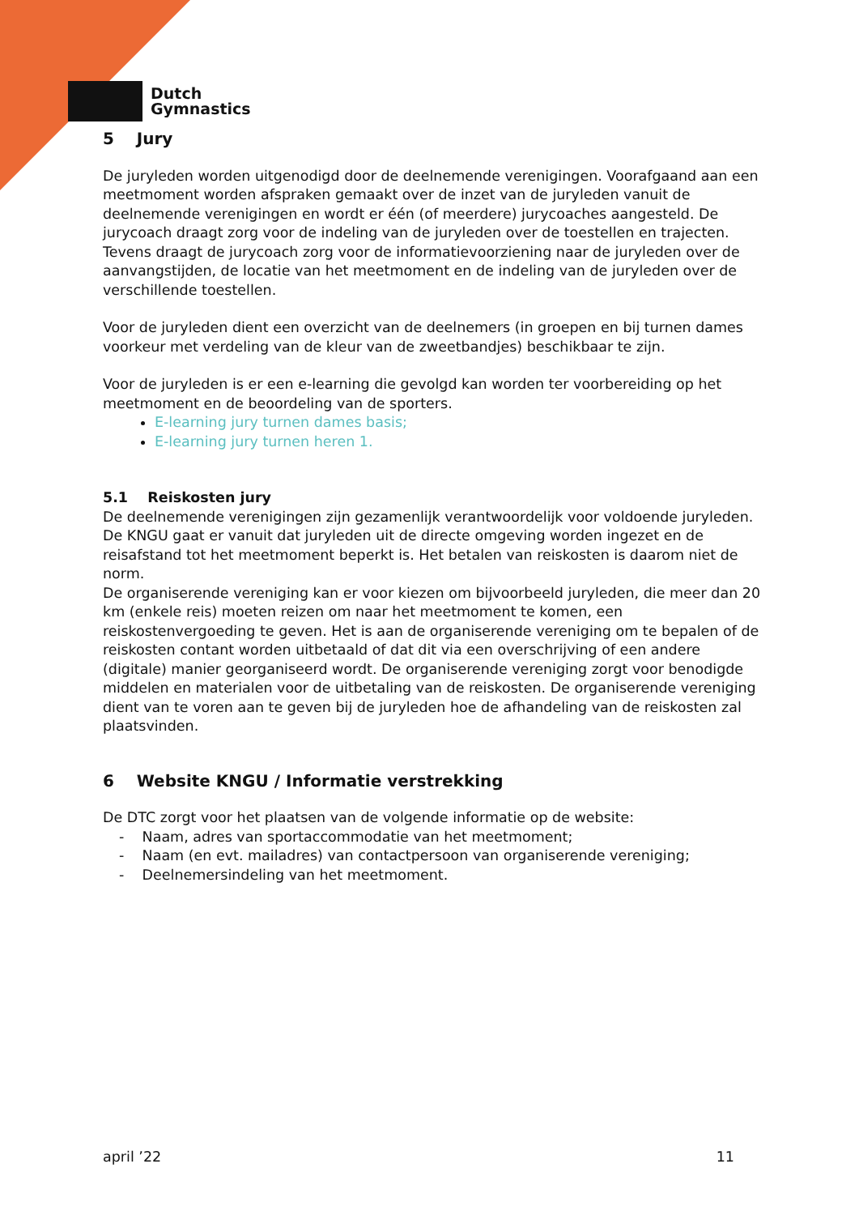Dutch
Gymnastics
5 Jury
De juryleden worden uitgenodigd door de deelnemende verenigingen. Voorafgaand aan een meetmoment worden afspraken gemaakt over de inzet van de juryleden vanuit de deelnemende verenigingen en wordt er één (of meerdere) jurycoaches aangesteld. De jurycoach draagt zorg voor de indeling van de juryleden over de toestellen en trajecten. Tevens draagt de jurycoach zorg voor de informatievoorziening naar de juryleden over de aanvangstijden, de locatie van het meetmoment en de indeling van de juryleden over de verschillende toestellen.
Voor de juryleden dient een overzicht van de deelnemers (in groepen en bij turnen dames voorkeur met verdeling van de kleur van de zweetbandjes) beschikbaar te zijn.
Voor de juryleden is er een e-learning die gevolgd kan worden ter voorbereiding op het meetmoment en de beoordeling van de sporters.
E-learning jury turnen dames basis;
E-learning jury turnen heren 1.
5.1 Reiskosten jury
De deelnemende verenigingen zijn gezamenlijk verantwoordelijk voor voldoende juryleden. De KNGU gaat er vanuit dat juryleden uit de directe omgeving worden ingezet en de reisafstand tot het meetmoment beperkt is. Het betalen van reiskosten is daarom niet de norm.
De organiserende vereniging kan er voor kiezen om bijvoorbeeld juryleden, die meer dan 20 km (enkele reis) moeten reizen om naar het meetmoment te komen, een reiskostenvergoeding te geven. Het is aan de organiserende vereniging om te bepalen of de reiskosten contant worden uitbetaald of dat dit via een overschrijving of een andere (digitale) manier georganiseerd wordt. De organiserende vereniging zorgt voor benodigde middelen en materialen voor de uitbetaling van de reiskosten. De organiserende vereniging dient van te voren aan te geven bij de juryleden hoe de afhandeling van de reiskosten zal plaatsvinden.
6 Website KNGU / Informatie verstrekking
De DTC zorgt voor het plaatsen van de volgende informatie op de website:
- Naam, adres van sportaccommodatie van het meetmoment;
- Naam (en evt. mailadres) van contactpersoon van organiserende vereniging;
- Deelnemersindeling van het meetmoment.
april ’22 11